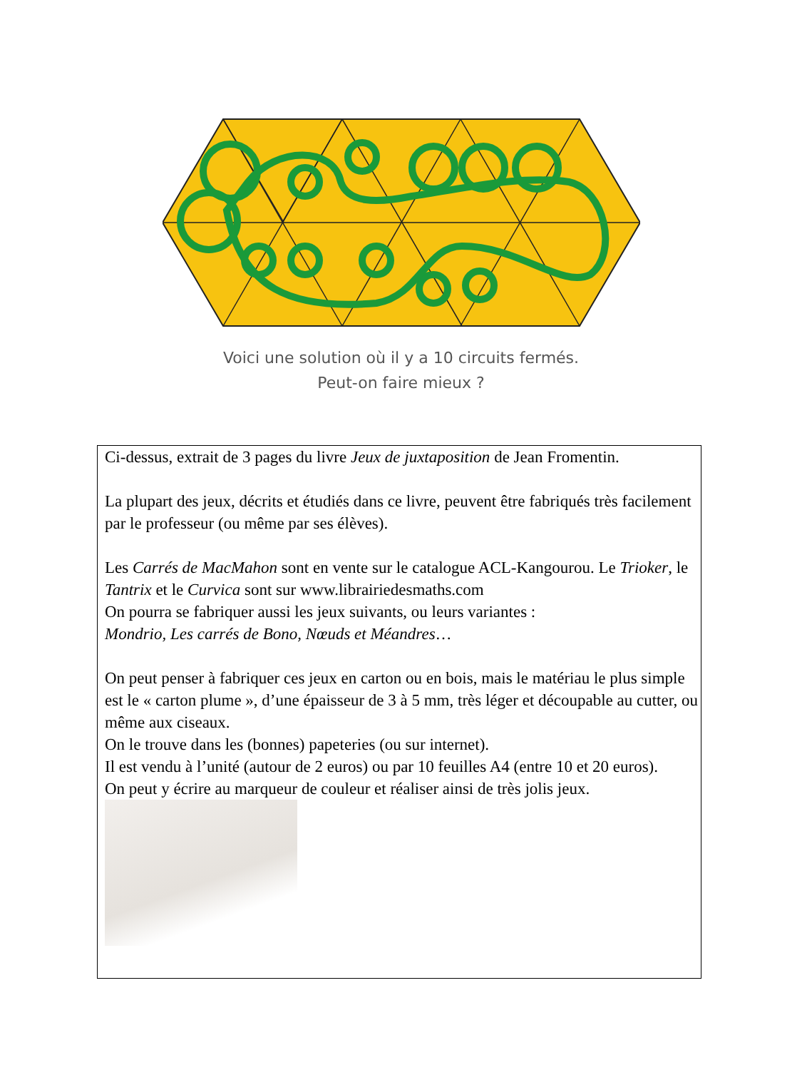Voici une solution où il y a 10 circuits fermés.
Peut-on faire mieux ?
Ci-dessus, extrait de 3 pages du livre Jeux de juxtaposition de Jean Fromentin.
La plupart des jeux, décrits et étudiés dans ce livre, peuvent être fabriqués très facilement par le professeur (ou même par ses élèves).
Les Carrés de MacMahon sont en vente sur le catalogue ACL-Kangourou. Le Trioker, le Tantrix et le Curvica sont sur www.librairiedesmaths.com
On pourra se fabriquer aussi les jeux suivants, ou leurs variantes :
Mondrio, Les carrés de Bono, Nœuds et Méandres…
On peut penser à fabriquer ces jeux en carton ou en bois, mais le matériau le plus simple est le « carton plume », d’une épaisseur de 3 à 5 mm, très léger et découpable au cutter, ou même aux ciseaux.
On le trouve dans les (bonnes) papeteries (ou sur internet).
Il est vendu à l’unité (autour de 2 euros) ou par 10 feuilles A4 (entre 10 et 20 euros).
On peut y écrire au marqueur de couleur et réaliser ainsi de très jolis jeux.